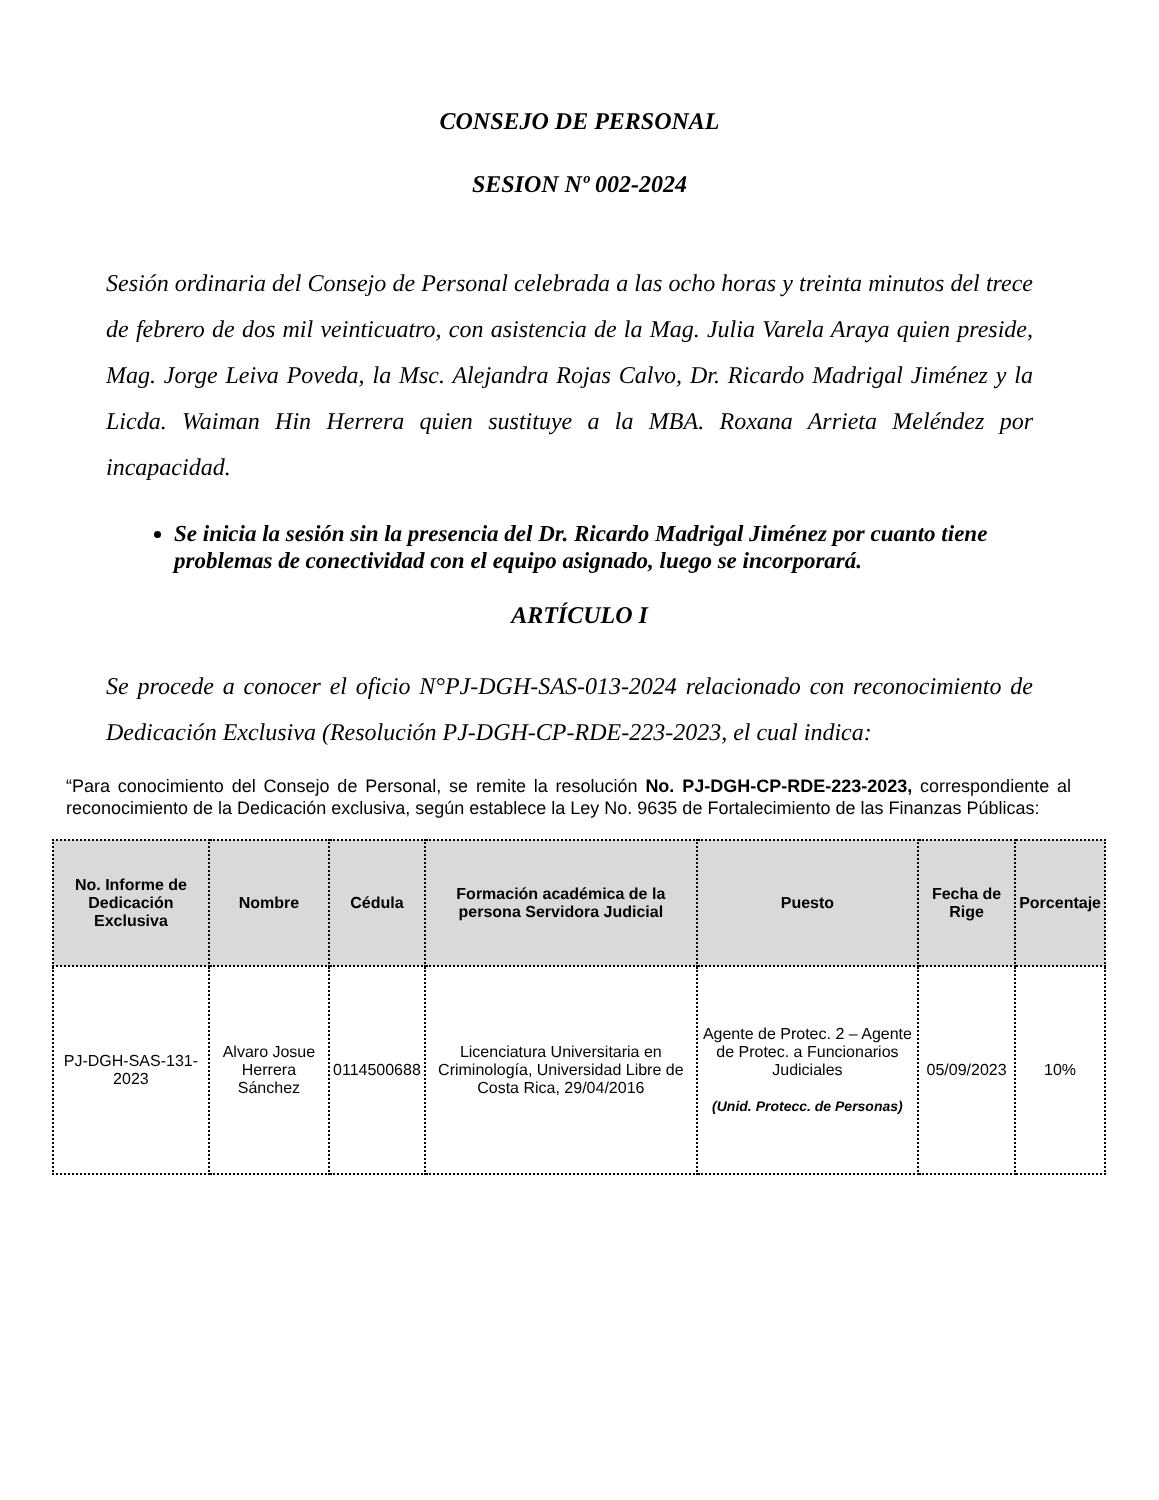CONSEJO DE PERSONAL
SESION Nº 002-2024
Sesión ordinaria del Consejo de Personal celebrada a las ocho horas y treinta minutos del trece de febrero de dos mil veinticuatro, con asistencia de la Mag. Julia Varela Araya quien preside, Mag. Jorge Leiva Poveda, la Msc. Alejandra Rojas Calvo, Dr. Ricardo Madrigal Jiménez y la Licda. Waiman Hin Herrera quien sustituye a la MBA. Roxana Arrieta Meléndez por incapacidad.
Se inicia la sesión sin la presencia del Dr. Ricardo Madrigal Jiménez por cuanto tiene problemas de conectividad con el equipo asignado, luego se incorporará.
ARTÍCULO I
Se procede a conocer el oficio N°PJ-DGH-SAS-013-2024 relacionado con reconocimiento de Dedicación Exclusiva (Resolución PJ-DGH-CP-RDE-223-2023, el cual indica:
“Para conocimiento del Consejo de Personal, se remite la resolución No. PJ-DGH-CP-RDE-223-2023, correspondiente al reconocimiento de la Dedicación exclusiva, según establece la Ley No. 9635 de Fortalecimiento de las Finanzas Públicas:
| No. Informe de Dedicación Exclusiva | Nombre | Cédula | Formación académica de la persona Servidora Judicial | Puesto | Fecha de Rige | Porcentaje |
| --- | --- | --- | --- | --- | --- | --- |
| PJ-DGH-SAS-131-2023 | Alvaro Josue Herrera Sánchez | 0114500688 | Licenciatura Universitaria en Criminología, Universidad Libre de Costa Rica, 29/04/2016 | Agente de Protec. 2 – Agente de Protec. a Funcionarios Judiciales (Unid. Protecc. de Personas) | 05/09/2023 | 10% |